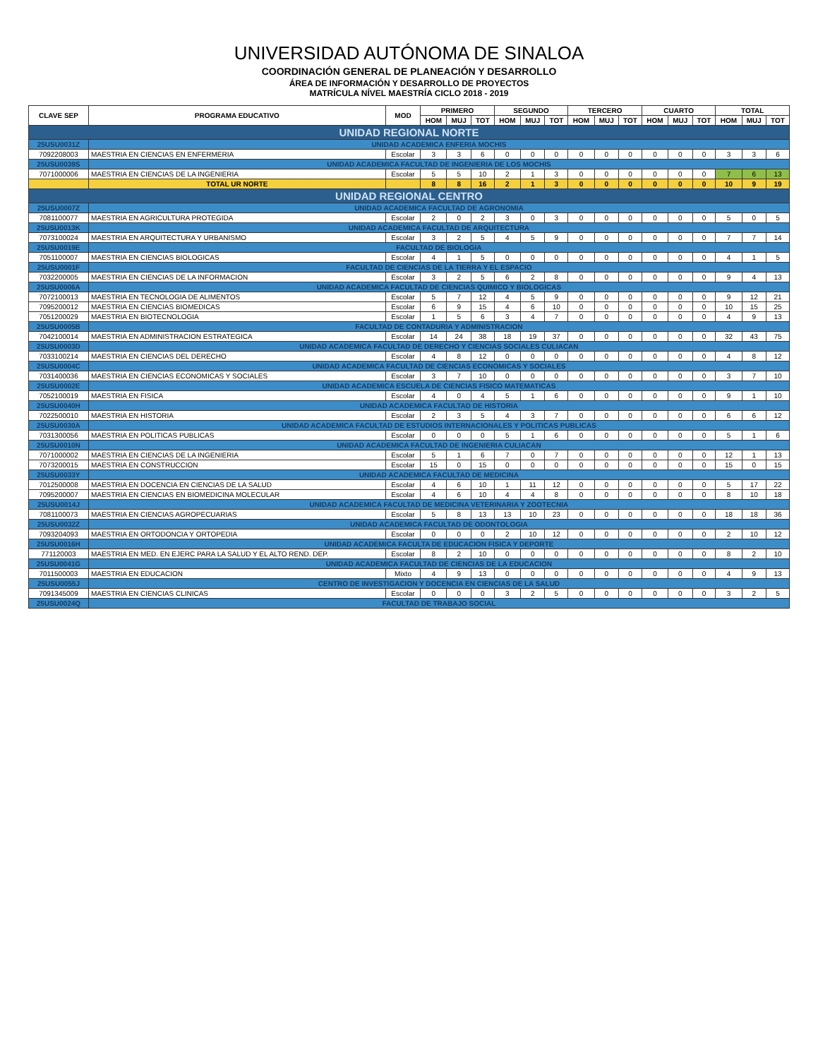UNIVERSIDAD AUTÓNOMA DE SINALOA
COORDINACIÓN GENERAL DE PLANEACIÓN Y DESARROLLO
ÁREA DE INFORMACIÓN Y DESARROLLO DE PROYECTOS
MATRÍCULA NÍVEL MAESTRÍA CICLO 2018 - 2019
| CLAVE SEP | PROGRAMA EDUCATIVO | MOD | PRIMERO | | | SEGUNDO | | | TERCERO | | | CUARTO | | | TOTAL | | |
| --- | --- | --- | --- | --- | --- | --- | --- | --- | --- | --- | --- | --- | --- | --- | --- | --- | --- |
| | | | HOM | MUJ | TOT | HOM | MUJ | TOT | HOM | MUJ | TOT | HOM | MUJ | TOT | HOM | MUJ | TOT |
| UNIDAD REGIONAL NORTE | | | | | | | | | | | | | | | | | |
| 25USU0031Z | UNIDAD ACADEMICA ENFERIA MOCHIS | | | | | | | | | | | | | | | | |
| 7092208003 | MAESTRIA EN CIENCIAS EN ENFERMERIA | Escolar | 3 | 3 | 6 | 0 | 0 | 0 | 0 | 0 | 0 | 0 | 0 | 0 | 3 | 3 | 6 |
| 25USU0039S | UNIDAD ACADEMICA FACULTAD DE INGENIERIA DE LOS MOCHIS | | | | | | | | | | | | | | | | |
| 7071000006 | MAESTRIA EN CIENCIAS DE LA INGENIERIA | Escolar | 5 | 5 | 10 | 2 | 1 | 3 | 0 | 0 | 0 | 0 | 0 | 0 | 7 | 6 | 13 |
| | TOTAL UR NORTE | | 8 | 8 | 16 | 2 | 1 | 3 | 0 | 0 | 0 | 0 | 0 | 0 | 10 | 9 | 19 |
| UNIDAD REGIONAL CENTRO | | | | | | | | | | | | | | | | | |
| 25USU0007Z | UNIDAD ACADEMICA FACULTAD DE AGRONOMIA | | | | | | | | | | | | | | | | |
| 7081100077 | MAESTRIA EN AGRICULTURA PROTEGIDA | Escolar | 2 | 0 | 2 | 3 | 0 | 3 | 0 | 0 | 0 | 0 | 0 | 0 | 5 | 0 | 5 |
| 25USU0013K | UNIDAD ACADEMICA FACULTAD DE ARQUITECTURA | | | | | | | | | | | | | | | | |
| 7073100024 | MAESTRIA EN ARQUITECTURA Y URBANISMO | Escolar | 3 | 2 | 5 | 4 | 5 | 9 | 0 | 0 | 0 | 0 | 0 | 0 | 7 | 7 | 14 |
| 25USU0019E | FACULTAD DE BIOLOGIA | | | | | | | | | | | | | | | | |
| 7051100007 | MAESTRIA EN CIENCIAS BIOLOGICAS | Escolar | 4 | 1 | 5 | 0 | 0 | 0 | 0 | 0 | 0 | 0 | 0 | 0 | 4 | 1 | 5 |
| 25USU0001F | FACULTAD DE CIENCIAS DE LA TIERRA Y EL ESPACIO | | | | | | | | | | | | | | | | |
| 7032200005 | MAESTRIA EN CIENCIAS DE LA INFORMACION | Escolar | 3 | 2 | 5 | 6 | 2 | 8 | 0 | 0 | 0 | 0 | 0 | 0 | 9 | 4 | 13 |
| 25USU0006A | UNIDAD ACADEMICA FACULTAD DE CIENCIAS QUIMICO Y BIOLOGICAS | | | | | | | | | | | | | | | | |
| 7072100013 | MAESTRIA EN TECNOLOGIA DE ALIMENTOS | Escolar | 5 | 7 | 12 | 4 | 5 | 9 | 0 | 0 | 0 | 0 | 0 | 0 | 9 | 12 | 21 |
| 7095200012 | MAESTRIA EN CIENCIAS BIOMEDICAS | Escolar | 6 | 9 | 15 | 4 | 6 | 10 | 0 | 0 | 0 | 0 | 0 | 0 | 10 | 15 | 25 |
| 7051200029 | MAESTRIA EN BIOTECNOLOGIA | Escolar | 1 | 5 | 6 | 3 | 4 | 7 | 0 | 0 | 0 | 0 | 0 | 0 | 4 | 9 | 13 |
| 25USU0005B | FACULTAD DE CONTADURIA Y ADMINISTRACION | | | | | | | | | | | | | | | | |
| 7042100014 | MAESTRIA EN ADMINISTRACION ESTRATEGICA | Escolar | 14 | 24 | 38 | 18 | 19 | 37 | 0 | 0 | 0 | 0 | 0 | 0 | 32 | 43 | 75 |
| 25USU0003D | UNIDAD ACADEMICA FACULTAD DE DERECHO Y CIENCIAS SOCIALES CULIACAN | | | | | | | | | | | | | | | | |
| 7033100214 | MAESTRIA EN CIENCIAS DEL DERECHO | Escolar | 4 | 8 | 12 | 0 | 0 | 0 | 0 | 0 | 0 | 0 | 0 | 0 | 4 | 8 | 12 |
| 25USU0004C | UNIDAD ACADEMICA FACULTAD DE CIENCIAS ECONOMICAS Y SOCIALES | | | | | | | | | | | | | | | | |
| 7031400036 | MAESTRIA EN CIENCIAS ECONOMICAS Y SOCIALES | Escolar | 3 | 7 | 10 | 0 | 0 | 0 | 0 | 0 | 0 | 0 | 0 | 0 | 3 | 7 | 10 |
| 25USU0002E | UNIDAD ACADEMICA ESCUELA DE CIENCIAS FISICO MATEMATICAS | | | | | | | | | | | | | | | | |
| 7052100019 | MAESTRIA EN FISICA | Escolar | 4 | 0 | 4 | 5 | 1 | 6 | 0 | 0 | 0 | 0 | 0 | 0 | 9 | 1 | 10 |
| 25USU0040H | UNIDAD ACADEMICA FACULTAD DE HISTORIA | | | | | | | | | | | | | | | | |
| 7022500010 | MAESTRIA EN HISTORIA | Escolar | 2 | 3 | 5 | 4 | 3 | 7 | 0 | 0 | 0 | 0 | 0 | 0 | 6 | 6 | 12 |
| 25USU0030A | UNIDAD ACADEMICA FACULTAD DE ESTUDIOS INTERNACIONALES Y POLITICAS PUBLICAS | | | | | | | | | | | | | | | | |
| 7031300056 | MAESTRIA EN POLITICAS PUBLICAS | Escolar | 0 | 0 | 0 | 5 | 1 | 6 | 0 | 0 | 0 | 0 | 0 | 0 | 5 | 1 | 6 |
| 25USU0010N | UNIDAD ACADEMICA FACULTAD DE INGENIERIA CULIACAN | | | | | | | | | | | | | | | | |
| 7071000002 | MAESTRIA EN CIENCIAS DE LA INGENIERIA | Escolar | 5 | 1 | 6 | 7 | 0 | 7 | 0 | 0 | 0 | 0 | 0 | 0 | 12 | 1 | 13 |
| 7073200015 | MAESTRIA EN CONSTRUCCION | Escolar | 15 | 0 | 15 | 0 | 0 | 0 | 0 | 0 | 0 | 0 | 0 | 0 | 15 | 0 | 15 |
| 25USU0033Y | UNIDAD ACADEMICA FACULTAD DE MEDICINA | | | | | | | | | | | | | | | | |
| 7012500008 | MAESTRIA EN DOCENCIA EN CIENCIAS DE LA SALUD | Escolar | 4 | 6 | 10 | 1 | 11 | 12 | 0 | 0 | 0 | 0 | 0 | 0 | 5 | 17 | 22 |
| 7095200007 | MAESTRIA EN CIENCIAS EN BIOMEDICINA MOLECULAR | Escolar | 4 | 6 | 10 | 4 | 4 | 8 | 0 | 0 | 0 | 0 | 0 | 0 | 8 | 10 | 18 |
| 25USU0014J | UNIDAD ACADEMICA FACULTAD DE MEDICINA VETERINARIA Y ZOOTECNIA | | | | | | | | | | | | | | | | |
| 7081100073 | MAESTRIA EN CIENCIAS AGROPECUARIAS | Escolar | 5 | 8 | 13 | 13 | 10 | 23 | 0 | 0 | 0 | 0 | 0 | 0 | 18 | 18 | 36 |
| 25USU0032Z | UNIDAD ACADEMICA FACULTAD DE ODONTOLOGIA | | | | | | | | | | | | | | | | |
| 7093204093 | MAESTRIA EN ORTODONCIA Y ORTOPEDIA | Escolar | 0 | 0 | 0 | 2 | 10 | 12 | 0 | 0 | 0 | 0 | 0 | 0 | 2 | 10 | 12 |
| 25USU0016H | UNIDAD ACADEMICA FACULTA DE EDUCACION FISICA Y DEPORTE | | | | | | | | | | | | | | | | |
| 771120003 | MAESTRIA EN MED. EN EJERC PARA LA SALUD Y EL ALTO REND. DEP. | Escolar | 8 | 2 | 10 | 0 | 0 | 0 | 0 | 0 | 0 | 0 | 0 | 0 | 8 | 2 | 10 |
| 25USU0041G | UNIDAD ACADEMICA FACULTAD DE CIENCIAS DE LA EDUCACION | | | | | | | | | | | | | | | | |
| 7011500003 | MAESTRIA EN EDUCACION | Mixto | 4 | 9 | 13 | 0 | 0 | 0 | 0 | 0 | 0 | 0 | 0 | 0 | 4 | 9 | 13 |
| 25USU0055J | CENTRO DE INVESTIGACION Y DOCENCIA EN CIENCIAS DE LA SALUD | | | | | | | | | | | | | | | | |
| 7091345009 | MAESTRIA EN CIENCIAS CLINICAS | Escolar | 0 | 0 | 0 | 3 | 2 | 5 | 0 | 0 | 0 | 0 | 0 | 0 | 3 | 2 | 5 |
| 25USU0024Q | FACULTAD DE TRABAJO SOCIAL | | | | | | | | | | | | | | | | |